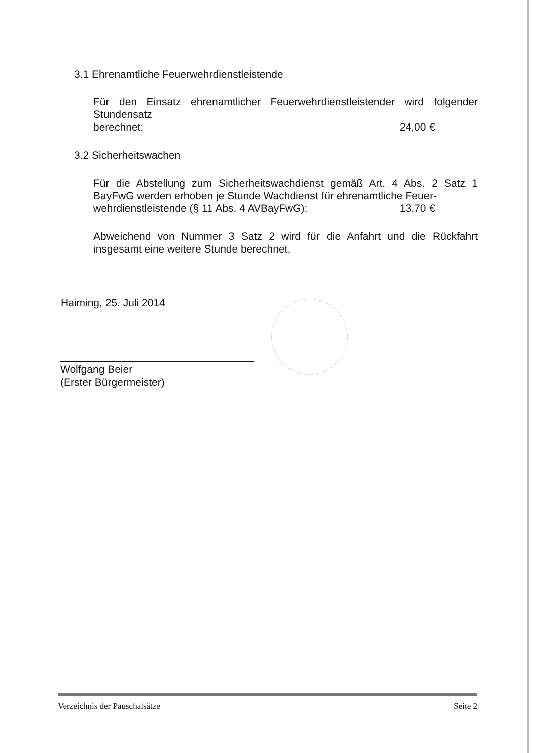3.1 Ehrenamtliche Feuerwehrdienstleistende
Für den Einsatz ehrenamtlicher Feuerwehrdienstleistender wird folgender Stundensatz
berechnet: 24,00 €
3.2 Sicherheitswachen
Für die Abstellung zum Sicherheitswachdienst gemäß Art. 4 Abs. 2 Satz 1 BayFwG werden erhoben je Stunde Wachdienst für ehrenamtliche Feuer-
wehrdienstleistende (§ 11 Abs. 4 AVBayFwG): 13,70 €
Abweichend von Nummer 3 Satz 2 wird für die Anfahrt und die Rückfahrt insgesamt eine weitere Stunde berechnet.
Haiming, 25. Juli 2014
Wolfgang Beier
(Erster Bürgermeister)
Verzeichnis der Pauschalsätze Seite 2